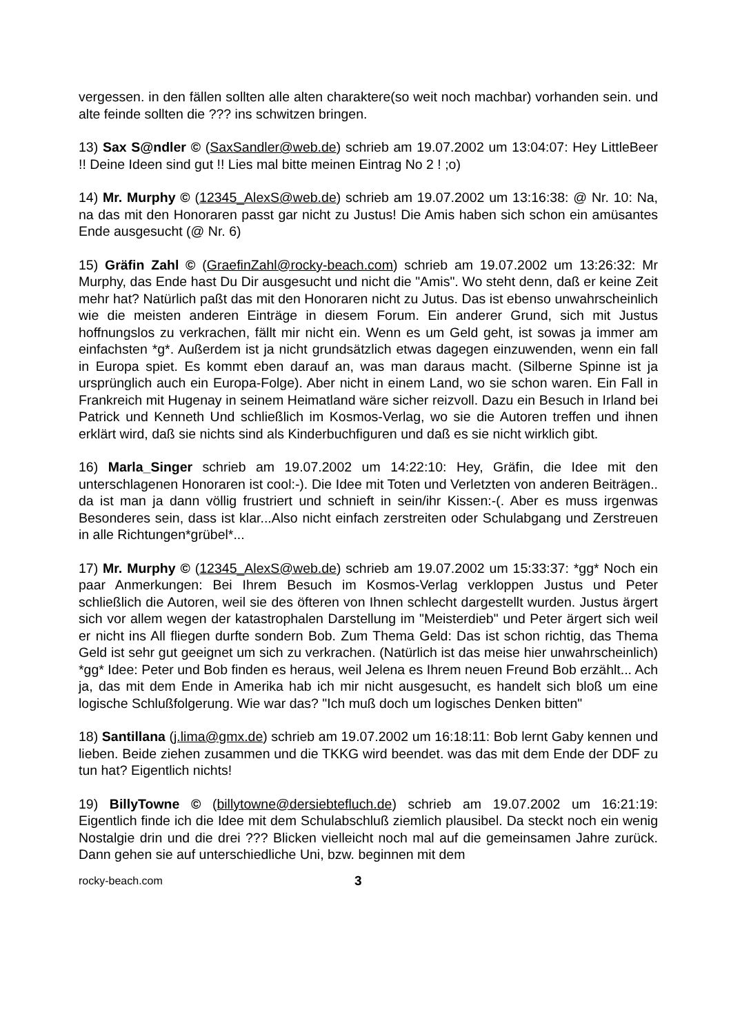vergessen. in den fällen sollten alle alten charaktere(so weit noch machbar) vorhanden sein. und alte feinde sollten die ??? ins schwitzen bringen.
13) Sax S@ndler © (SaxSandler@web.de) schrieb am 19.07.2002 um 13:04:07: Hey LittleBeer !! Deine Ideen sind gut !! Lies mal bitte meinen Eintrag No 2 ! ;o)
14) Mr. Murphy © (12345_AlexS@web.de) schrieb am 19.07.2002 um 13:16:38: @ Nr. 10: Na, na das mit den Honoraren passt gar nicht zu Justus! Die Amis haben sich schon ein amüsantes Ende ausgesucht (@ Nr. 6)
15) Gräfin Zahl © (GraefinZahl@rocky-beach.com) schrieb am 19.07.2002 um 13:26:32: Mr Murphy, das Ende hast Du Dir ausgesucht und nicht die "Amis". Wo steht denn, daß er keine Zeit mehr hat? Natürlich paßt das mit den Honoraren nicht zu Jutus. Das ist ebenso unwahrscheinlich wie die meisten anderen Einträge in diesem Forum. Ein anderer Grund, sich mit Justus hoffnungslos zu verkrachen, fällt mir nicht ein. Wenn es um Geld geht, ist sowas ja immer am einfachsten *g*. Außerdem ist ja nicht grundsätzlich etwas dagegen einzuwenden, wenn ein fall in Europa spiet. Es kommt eben darauf an, was man daraus macht. (Silberne Spinne ist ja ursprünglich auch ein Europa-Folge). Aber nicht in einem Land, wo sie schon waren. Ein Fall in Frankreich mit Hugenay in seinem Heimatland wäre sicher reizvoll. Dazu ein Besuch in Irland bei Patrick und Kenneth Und schließlich im Kosmos-Verlag, wo sie die Autoren treffen und ihnen erklärt wird, daß sie nichts sind als Kinderbuchfiguren und daß es sie nicht wirklich gibt.
16) Marla_Singer schrieb am 19.07.2002 um 14:22:10: Hey, Gräfin, die Idee mit den unterschlagenen Honoraren ist cool:-). Die Idee mit Toten und Verletzten von anderen Beiträgen.. da ist man ja dann völlig frustriert und schnieft in sein/ihr Kissen:-(. Aber es muss irgenwas Besonderes sein, dass ist klar...Also nicht einfach zerstreiten oder Schulabgang und Zerstreuen in alle Richtungen*grübel*...
17) Mr. Murphy © (12345_AlexS@web.de) schrieb am 19.07.2002 um 15:33:37: *gg* Noch ein paar Anmerkungen: Bei Ihrem Besuch im Kosmos-Verlag verkloppen Justus und Peter schließlich die Autoren, weil sie des öfteren von Ihnen schlecht dargestellt wurden. Justus ärgert sich vor allem wegen der katastrophalen Darstellung im "Meisterdieb" und Peter ärgert sich weil er nicht ins All fliegen durfte sondern Bob. Zum Thema Geld: Das ist schon richtig, das Thema Geld ist sehr gut geeignet um sich zu verkrachen. (Natürlich ist das meise hier unwahrscheinlich) *gg* Idee: Peter und Bob finden es heraus, weil Jelena es Ihrem neuen Freund Bob erzählt... Ach ja, das mit dem Ende in Amerika hab ich mir nicht ausgesucht, es handelt sich bloß um eine logische Schlußfolgerung. Wie war das? "Ich muß doch um logisches Denken bitten"
18) Santillana (j.lima@gmx.de) schrieb am 19.07.2002 um 16:18:11: Bob lernt Gaby kennen und lieben. Beide ziehen zusammen und die TKKG wird beendet. was das mit dem Ende der DDF zu tun hat? Eigentlich nichts!
19) BillyTowne © (billytowne@dersiebtefluch.de) schrieb am 19.07.2002 um 16:21:19: Eigentlich finde ich die Idee mit dem Schulabschluß ziemlich plausibel. Da steckt noch ein wenig Nostalgie drin und die drei ??? Blicken vielleicht noch mal auf die gemeinsamen Jahre zurück. Dann gehen sie auf unterschiedliche Uni, bzw. beginnen mit dem
rocky-beach.com 3